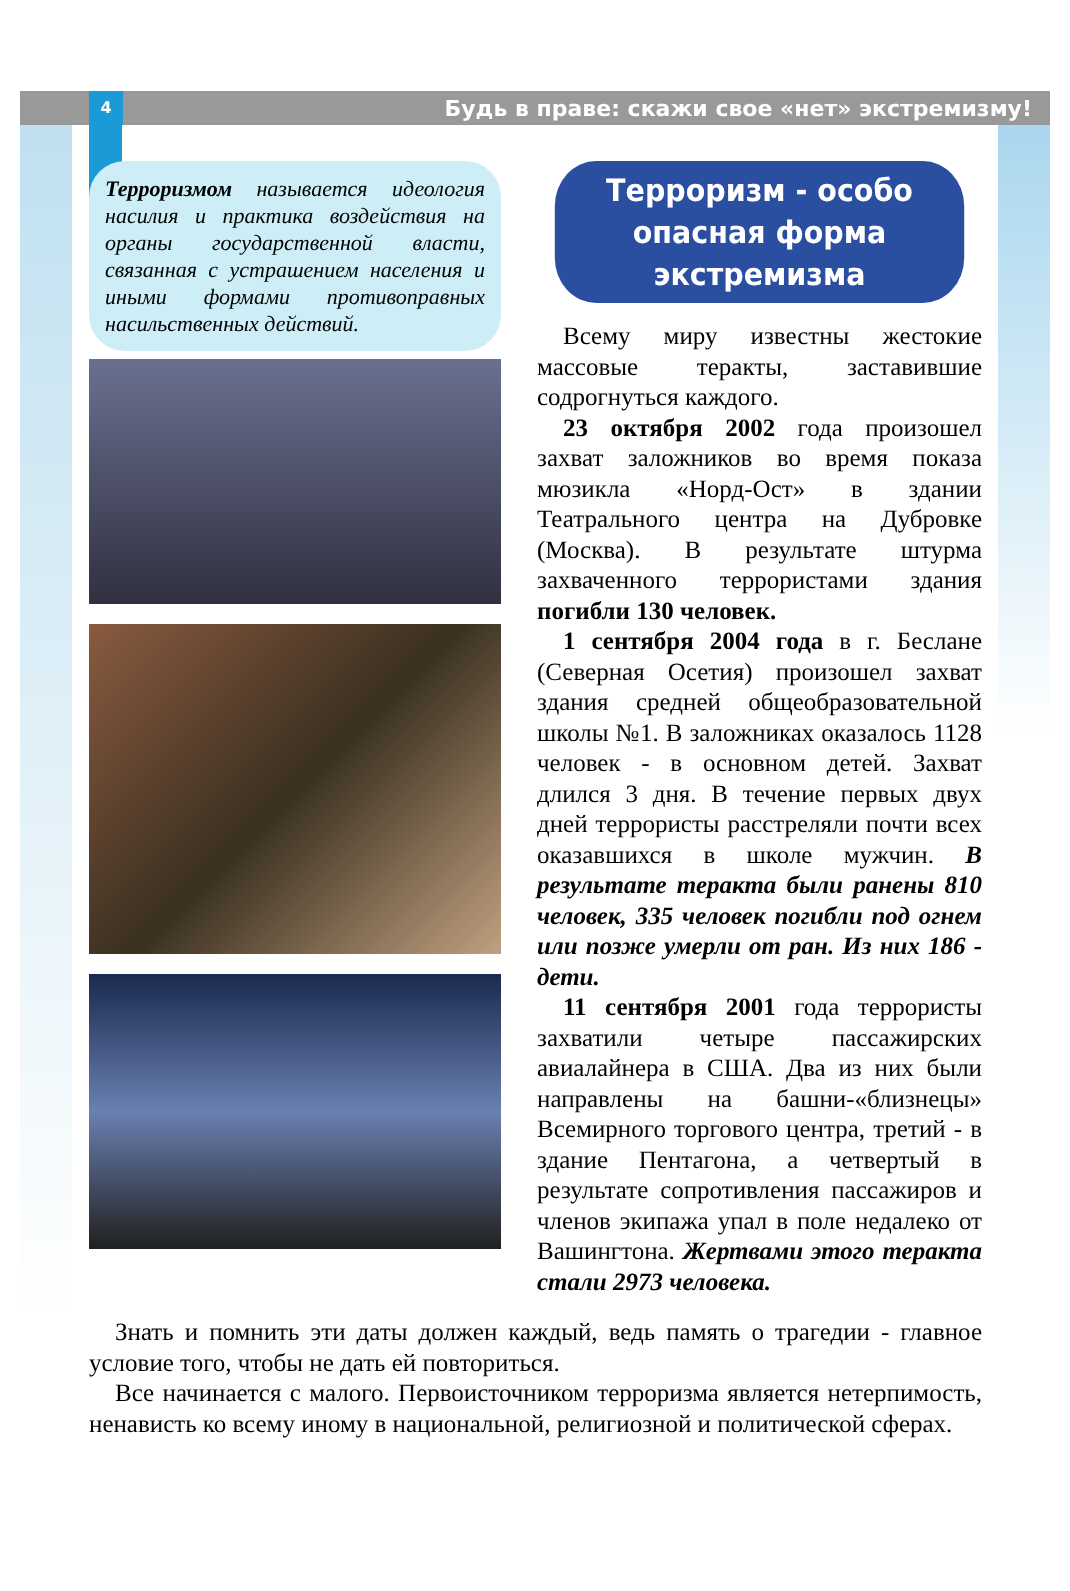4 Будь в праве: скажи свое «нет» экстремизму!
Терроризмом называется идеология насилия и практика воздействия на органы государственной власти, связанная с устрашением населения и иными формами противоправных насильственных действий.
Терроризм - особо опасная форма экстремизма
Всему миру известны жестокие массовые теракты, заставившие содрогнуться каждого.
23 октября 2002 года произошел захват заложников во время показа мюзикла «Норд-Ост» в здании Театрального центра на Дубровке (Москва). В результате штурма захваченного террористами здания погибли 130 человек.
1 сентября 2004 года в г. Беслане (Северная Осетия) произошел захват здания средней общеобразовательной школы №1. В заложниках оказалось 1128 человек - в основном детей. Захват длился 3 дня. В течение первых двух дней террористы расстреляли почти всех оказавшихся в школе мужчин. В результате теракта были ранены 810 человек, 335 человек погибли под огнем или позже умерли от ран. Из них 186 - дети.
11 сентября 2001 года террористы захватили четыре пассажирских авиалайнера в США. Два из них были направлены на башни-«близнецы» Всемирного торгового центра, третий - в здание Пентагона, а четвертый в результате сопротивления пассажиров и членов экипажа упал в поле недалеко от Вашингтона. Жертвами этого теракта стали 2973 человека.
Знать и помнить эти даты должен каждый, ведь память о трагедии - главное условие того, чтобы не дать ей повториться.
Все начинается с малого. Первоисточником терроризма является нетерпимость, ненависть ко всему иному в национальной, религиозной и политической сферах.